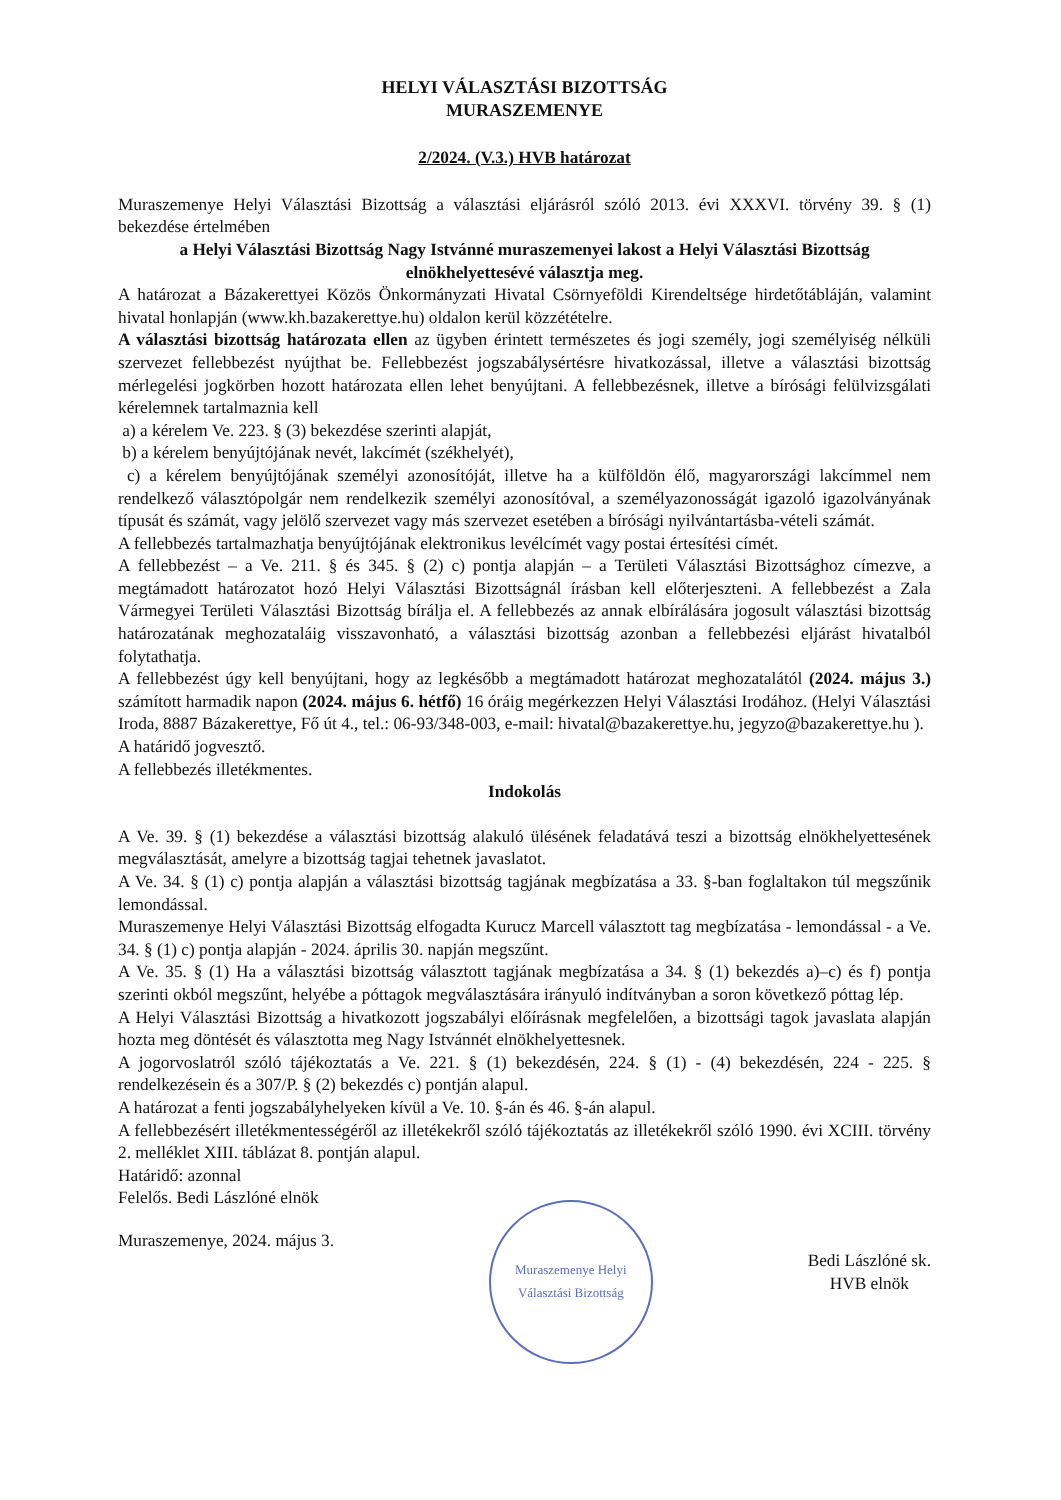HELYI VÁLASZTÁSI BIZOTTSÁG
MURASZEMENYE
2/2024. (V.3.) HVB határozat
Muraszemenye Helyi Választási Bizottság a választási eljárásról szóló 2013. évi XXXVI. törvény 39. § (1) bekezdése értelmében
a Helyi Választási Bizottság Nagy Istvánné muraszemenyei lakost a Helyi Választási Bizottság elnökhelyettesévé választja meg.
A határozat a Bázakerettyei Közös Önkormányzati Hivatal Csörnyeföldi Kirendeltsége hirdetőtábláján, valamint hivatal honlapján (www.kh.bazakerettye.hu) oldalon kerül közzétételre.
A választási bizottság határozata ellen az ügyben érintett természetes és jogi személy, jogi személyiség nélküli szervezet fellebbezést nyújthat be. Fellebbezést jogszabálysértésre hivatkozással, illetve a választási bizottság mérlegelési jogkörben hozott határozata ellen lehet benyújtani. A fellebbezésnek, illetve a bírósági felülvizsgálati kérelemnek tartalmaznia kell
a) a kérelem Ve. 223. § (3) bekezdése szerinti alapját,
b) a kérelem benyújtójának nevét, lakcímét (székhelyét),
c) a kérelem benyújtójának személyi azonosítóját, illetve ha a külföldön élő, magyarországi lakcímmel nem rendelkező választópolgár nem rendelkezik személyi azonosítóval, a személyazonosságát igazoló igazolványának típusát és számát, vagy jelölő szervezet vagy más szervezet esetében a bírósági nyilvántartásba-vételi számát.
A fellebbezés tartalmazhatja benyújtójának elektronikus levélcímét vagy postai értesítési címét.
A fellebbezést – a Ve. 211. § és 345. § (2) c) pontja alapján – a Területi Választási Bizottsághoz címezve, a megtámadott határozatot hozó Helyi Választási Bizottságnál írásban kell előterjeszteni. A fellebbezést a Zala Vármegyei Területi Választási Bizottság bírálja el. A fellebbezés az annak elbírálására jogosult választási bizottság határozatának meghozataláig visszavonható, a választási bizottság azonban a fellebbezési eljárást hivatalból folytathatja.
A fellebbezést úgy kell benyújtani, hogy az legkésőbb a megtámadott határozat meghozatalától (2024. május 3.) számított harmadik napon (2024. május 6. hétfő) 16 óráig megérkezzen Helyi Választási Irodához. (Helyi Választási Iroda, 8887 Bázakerettye, Fő út 4., tel.: 06-93/348-003, e-mail: hivatal@bazakerettye.hu, jegyzo@bazakerettye.hu ).
A határidő jogvesztő.
A fellebbezés illetékmentes.
Indokolás
A Ve. 39. § (1) bekezdése a választási bizottság alakuló ülésének feladatává teszi a bizottság elnökhelyettesének megválasztását, amelyre a bizottság tagjai tehetnek javaslatot.
A Ve. 34. § (1) c) pontja alapján a választási bizottság tagjának megbízatása a 33. §-ban foglaltakon túl megszűnik lemondással.
Muraszemenye Helyi Választási Bizottság elfogadta Kurucz Marcell választott tag megbízatása - lemondással - a Ve. 34. § (1) c) pontja alapján - 2024. április 30. napján megszűnt.
A Ve. 35. § (1) Ha a választási bizottság választott tagjának megbízatása a 34. § (1) bekezdés a)–c) és f) pontja szerinti okból megszűnt, helyébe a póttagok megválasztására irányuló indítványban a soron következő póttag lép.
A Helyi Választási Bizottság a hivatkozott jogszabályi előírásnak megfelelően, a bizottsági tagok javaslata alapján hozta meg döntését és választotta meg Nagy Istvánnét elnökhelyettesnek.
A jogorvoslatról szóló tájékoztatás a Ve. 221. § (1) bekezdésén, 224. § (1) - (4) bekezdésén, 224 - 225. § rendelkezésein és a 307/P. § (2) bekezdés c) pontján alapul.
A határozat a fenti jogszabályhelyeken kívül a Ve. 10. §-án és 46. §-án alapul.
A fellebbezésért illetékmentességéről az illetékekről szóló tájékoztatás az illetékekről szóló 1990. évi XCIII. törvény 2. melléklet XIII. táblázat 8. pontján alapul.
Határidő: azonnal
Felelős. Bedi Lászlóné elnök
Muraszemenye, 2024. május 3.
Muraszemenye Helyi Választási Bizottság
Bedi Lászlóné sk.
HVB elnök